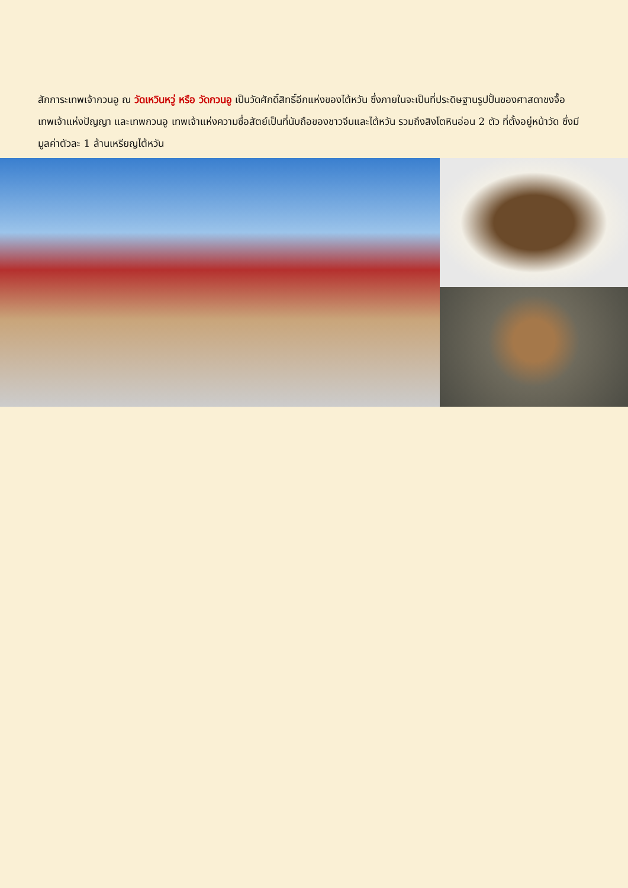สักการะเทพเจ้ากวนอู ณ วัดเหวินหวู่ หรือ วัดกวนอู เป็นวัดศักดิ์สิทธิ์อีกแห่งของไต้หวัน ซึ่งภายในจะเป็นที่ประดิษฐานรูปปั้นของศาสดาขงจื้อ เทพเจ้าแห่งปัญญา และเทพกวนอู เทพเจ้าแห่งความซื่อสัตย์เป็นที่นับถือของชาวจีนและไต้หวัน รวมถึงสิงโตหินอ่อน 2 ตัว ที่ตั้งอยู่หน้าวัด ซึ่งมีมูลค่าตัวละ 1 ล้านเหรียญไต้หวัน